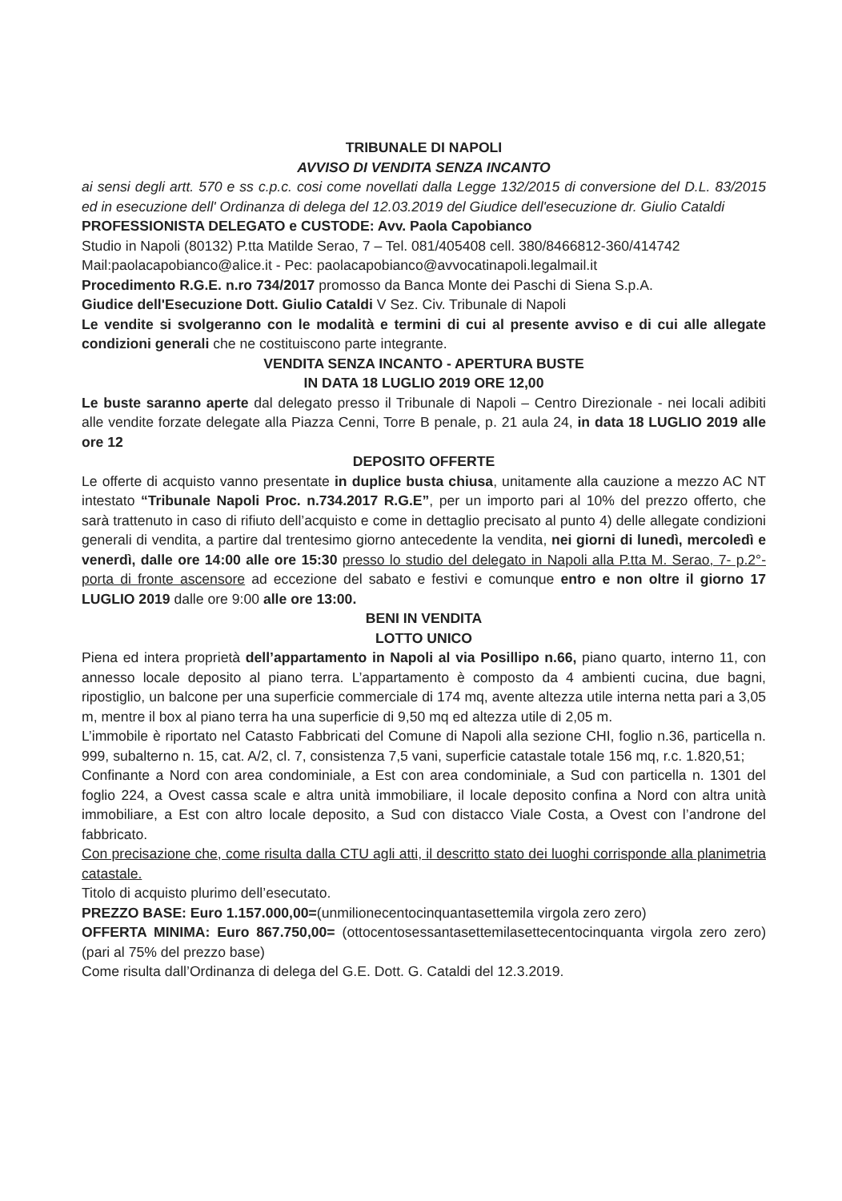TRIBUNALE DI NAPOLI
AVVISO DI VENDITA SENZA INCANTO
ai sensi degli artt. 570 e ss c.p.c. cosi come novellati dalla Legge 132/2015 di conversione del D.L. 83/2015 ed in esecuzione dell' Ordinanza di delega del 12.03.2019 del Giudice dell'esecuzione dr. Giulio Cataldi
PROFESSIONISTA DELEGATO e CUSTODE: Avv. Paola Capobianco
Studio in Napoli (80132) P.tta Matilde Serao, 7 – Tel. 081/405408 cell. 380/8466812-360/414742
Mail:paolacapobianco@alice.it - Pec: paolacapobianco@avvocatinapoli.legalmail.it
Procedimento R.G.E. n.ro 734/2017 promosso da Banca Monte dei Paschi di Siena S.p.A.
Giudice dell'Esecuzione Dott. Giulio Cataldi V Sez. Civ. Tribunale di Napoli
Le vendite si svolgeranno con le modalità e termini di cui al presente avviso e di cui alle allegate condizioni generali che ne costituiscono parte integrante.
VENDITA SENZA INCANTO - APERTURA BUSTE
IN DATA 18 LUGLIO 2019 ORE 12,00
Le buste saranno aperte dal delegato presso il Tribunale di Napoli – Centro Direzionale - nei locali adibiti alle vendite forzate delegate alla Piazza Cenni, Torre B penale, p. 21 aula 24, in data 18 LUGLIO 2019 alle ore 12
DEPOSITO OFFERTE
Le offerte di acquisto vanno presentate in duplice busta chiusa, unitamente alla cauzione a mezzo AC NT intestato “Tribunale Napoli Proc. n.734.2017 R.G.E”, per un importo pari al 10% del prezzo offerto, che sarà trattenuto in caso di rifiuto dell’acquisto e come in dettaglio precisato al punto 4) delle allegate condizioni generali di vendita, a partire dal trentesimo giorno antecedente la vendita, nei giorni di lunedì, mercoledì e venerdì, dalle ore 14:00 alle ore 15:30 presso lo studio del delegato in Napoli alla P.tta M. Serao, 7- p.2°- porta di fronte ascensore ad eccezione del sabato e festivi e comunque entro e non oltre il giorno 17 LUGLIO 2019 dalle ore 9:00 alle ore 13:00.
BENI IN VENDITA
LOTTO UNICO
Piena ed intera proprietà dell’appartamento in Napoli al via Posillipo n.66, piano quarto, interno 11, con annesso locale deposito al piano terra. L’appartamento è composto da 4 ambienti cucina, due bagni, ripostiglio, un balcone per una superficie commerciale di 174 mq, avente altezza utile interna netta pari a 3,05 m, mentre il box al piano terra ha una superficie di 9,50 mq ed altezza utile di 2,05 m.
L’immobile è riportato nel Catasto Fabbricati del Comune di Napoli alla sezione CHI, foglio n.36, particella n. 999, subalterno n. 15, cat. A/2, cl. 7, consistenza 7,5 vani, superficie catastale totale 156 mq, r.c. 1.820,51;
Confinante a Nord con area condominiale, a Est con area condominiale, a Sud con particella n. 1301 del foglio 224, a Ovest cassa scale e altra unità immobiliare, il locale deposito confina a Nord con altra unità immobiliare, a Est con altro locale deposito, a Sud con distacco Viale Costa, a Ovest con l’androne del fabbricato.
Con precisazione che, come risulta dalla CTU agli atti, il descritto stato dei luoghi corrisponde alla planimetria catastale.
Titolo di acquisto plurimo dell’esecutato.
PREZZO BASE: Euro 1.157.000,00=(unmilionecentocinquantasettemila virgola zero zero)
OFFERTA MINIMA: Euro 867.750,00= (ottocentosessantasettemilasettecentocinquanta virgola zero zero) (pari al 75% del prezzo base)
Come risulta dall’Ordinanza di delega del G.E. Dott. G. Cataldi del 12.3.2019.